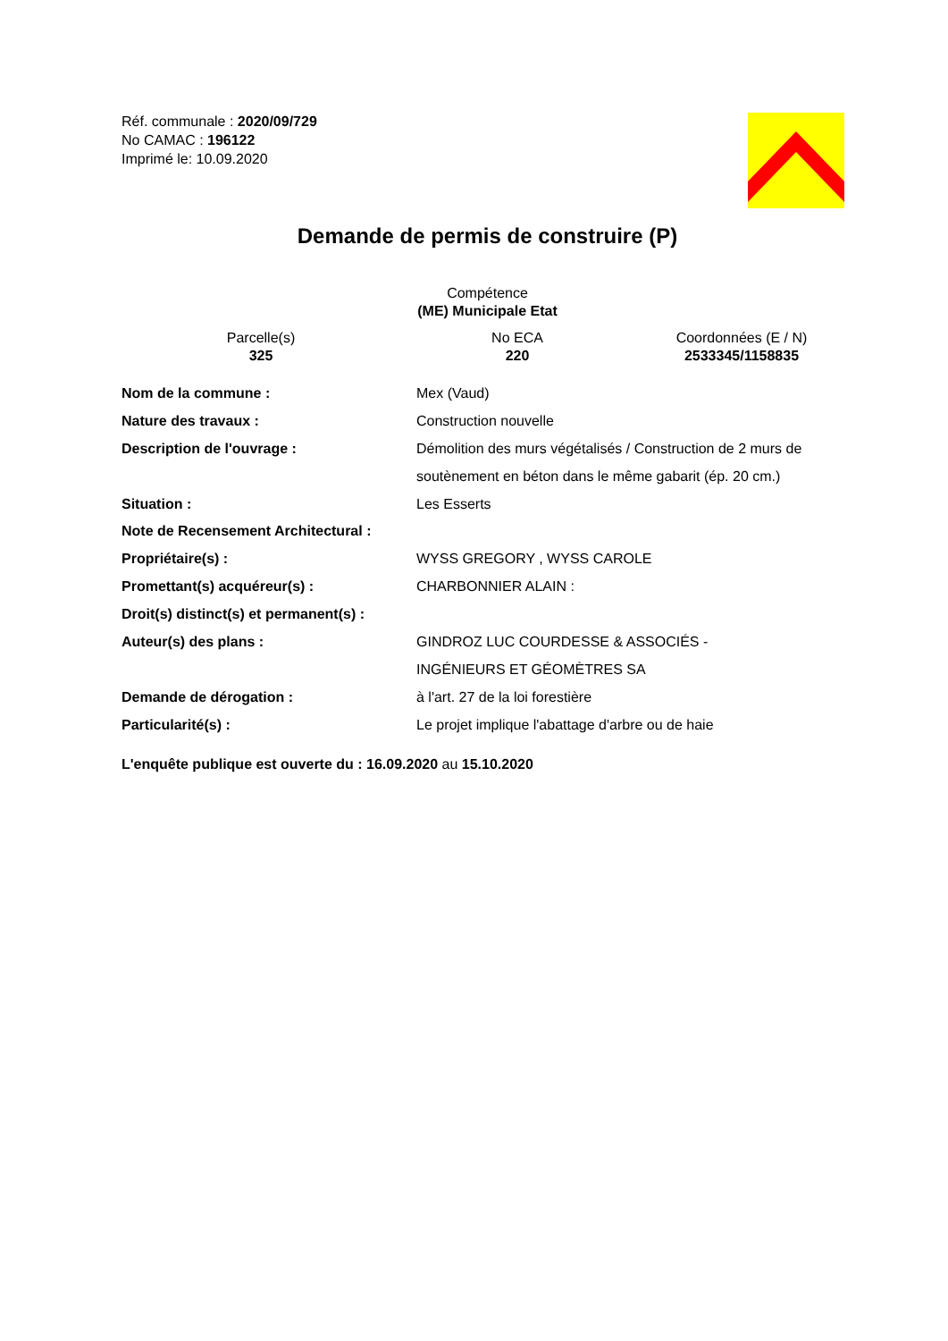Réf. communale : 2020/09/729
No CAMAC : 196122
Imprimé le: 10.09.2020
Demande de permis de construire (P)
Compétence
(ME) Municipale Etat
Parcelle(s)
325
No ECA
220
Coordonnées (E / N)
2533345/1158835
| Nom de la commune : | Mex (Vaud) |
| Nature des travaux : | Construction nouvelle |
| Description de l'ouvrage : | Démolition des murs végétalisés / Construction de 2 murs de soutènement en béton dans le même gabarit (ép. 20 cm.) |
| Situation : | Les Esserts |
| Note de Recensement Architectural : | |
| Propriétaire(s) : | WYSS GREGORY , WYSS CAROLE |
| Promettant(s) acquéreur(s) : | CHARBONNIER ALAIN : |
| Droit(s) distinct(s) et permanent(s) : | |
| Auteur(s) des plans : | GINDROZ LUC COURDESSE & ASSOCIÉS - INGÉNIEURS ET GÉOMÈTRES SA |
| Demande de dérogation : | à l'art. 27 de la loi forestière |
| Particularité(s) : | Le projet implique l'abattage d'arbre ou de haie |
L'enquête publique est ouverte du : 16.09.2020 au 15.10.2020